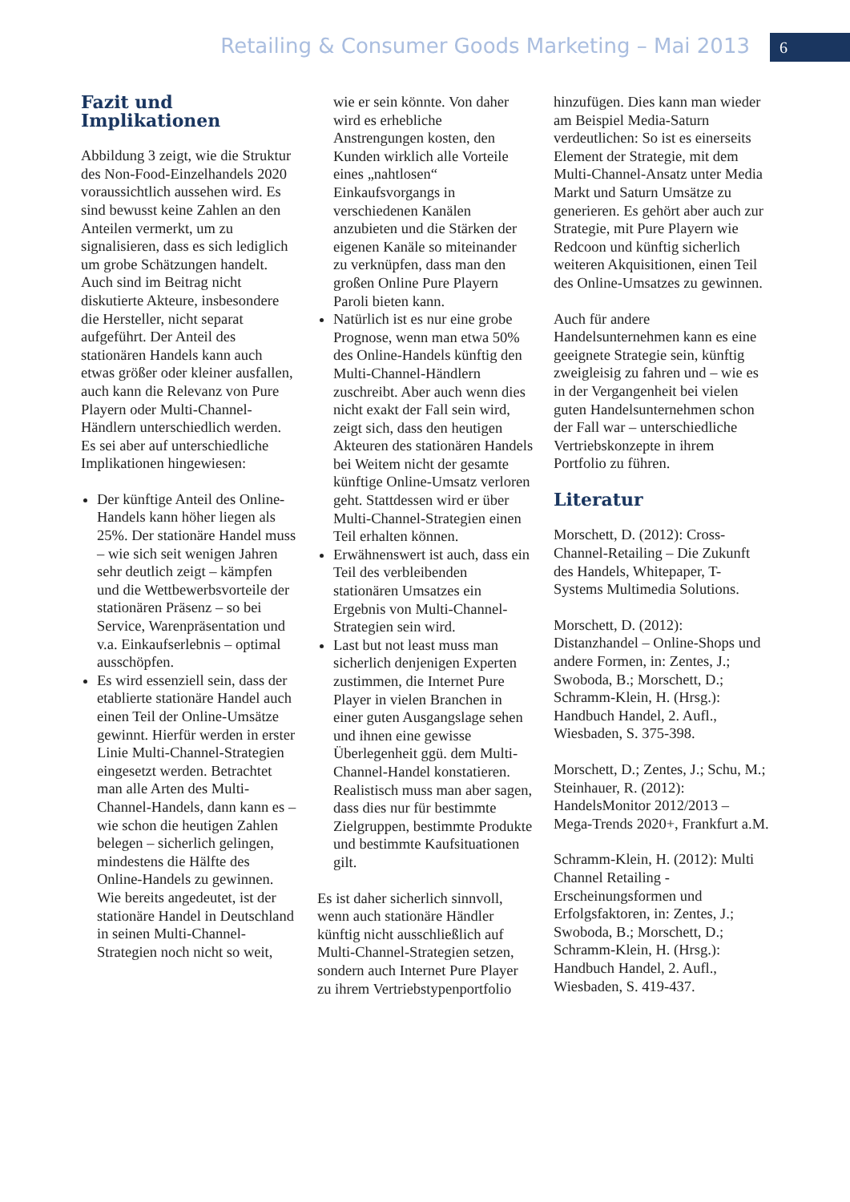Retailing & Consumer Goods Marketing – Mai 2013 6
Fazit und Implikationen
Abbildung 3 zeigt, wie die Struktur des Non-Food-Einzelhandels 2020 voraussichtlich aussehen wird. Es sind bewusst keine Zahlen an den Anteilen vermerkt, um zu signalisieren, dass es sich lediglich um grobe Schätzungen handelt. Auch sind im Beitrag nicht diskutierte Akteure, insbesondere die Hersteller, nicht separat aufgeführt. Der Anteil des stationären Handels kann auch etwas größer oder kleiner ausfallen, auch kann die Relevanz von Pure Playern oder Multi-Channel-Händlern unterschiedlich werden. Es sei aber auf unterschiedliche Implikationen hingewiesen:
Der künftige Anteil des Online-Handels kann höher liegen als 25%. Der stationäre Handel muss – wie sich seit wenigen Jahren sehr deutlich zeigt – kämpfen und die Wettbewerbsvorteile der stationären Präsenz – so bei Service, Warenpräsentation und v.a. Einkaufserlebnis – optimal ausschöpfen.
Es wird essenziell sein, dass der etablierte stationäre Handel auch einen Teil der Online-Umsätze gewinnt. Hierfür werden in erster Linie Multi-Channel-Strategien eingesetzt werden. Betrachtet man alle Arten des Multi-Channel-Handels, dann kann es – wie schon die heutigen Zahlen belegen – sicherlich gelingen, mindestens die Hälfte des Online-Handels zu gewinnen. Wie bereits angedeutet, ist der stationäre Handel in Deutschland in seinen Multi-Channel-Strategien noch nicht so weit,
wie er sein könnte. Von daher wird es erhebliche Anstrengungen kosten, den Kunden wirklich alle Vorteile eines „nahtlosen“ Einkaufsvorgangs in verschiedenen Kanälen anzubieten und die Stärken der eigenen Kanäle so miteinander zu verknüpfen, dass man den großen Online Pure Playern Paroli bieten kann.
Natürlich ist es nur eine grobe Prognose, wenn man etwa 50% des Online-Handels künftig den Multi-Channel-Händlern zuschreibt. Aber auch wenn dies nicht exakt der Fall sein wird, zeigt sich, dass den heutigen Akteuren des stationären Handels bei Weitem nicht der gesamte künftige Online-Umsatz verloren geht. Stattdessen wird er über Multi-Channel-Strategien einen Teil erhalten können.
Erwähnenswert ist auch, dass ein Teil des verbleibenden stationären Umsatzes ein Ergebnis von Multi-Channel-Strategien sein wird.
Last but not least muss man sicherlich denjenigen Experten zustimmen, die Internet Pure Player in vielen Branchen in einer guten Ausgangslage sehen und ihnen eine gewisse Überlegenheit ggü. dem Multi-Channel-Handel konstatieren. Realistisch muss man aber sagen, dass dies nur für bestimmte Zielgruppen, bestimmte Produkte und bestimmte Kaufsituationen gilt.
Es ist daher sicherlich sinnvoll, wenn auch stationäre Händler künftig nicht ausschließlich auf Multi-Channel-Strategien setzen, sondern auch Internet Pure Player zu ihrem Vertriebstypenportfolio
hinzufügen. Dies kann man wieder am Beispiel Media-Saturn verdeutlichen: So ist es einerseits Element der Strategie, mit dem Multi-Channel-Ansatz unter Media Markt und Saturn Umsätze zu generieren. Es gehört aber auch zur Strategie, mit Pure Playern wie Redcoon und künftig sicherlich weiteren Akquisitionen, einen Teil des Online-Umsatzes zu gewinnen.
Auch für andere Handelsunternehmen kann es eine geeignete Strategie sein, künftig zweigleisig zu fahren und – wie es in der Vergangenheit bei vielen guten Handelsunternehmen schon der Fall war – unterschiedliche Vertriebskonzepte in ihrem Portfolio zu führen.
Literatur
Morschett, D. (2012): Cross-Channel-Retailing – Die Zukunft des Handels, Whitepaper, T-Systems Multimedia Solutions.
Morschett, D. (2012): Distanzhandel – Online-Shops und andere Formen, in: Zentes, J.; Swoboda, B.; Morschett, D.; Schramm-Klein, H. (Hrsg.): Handbuch Handel, 2. Aufl., Wiesbaden, S. 375-398.
Morschett, D.; Zentes, J.; Schu, M.; Steinhauer, R. (2012): HandelsMonitor 2012/2013 – Mega-Trends 2020+, Frankfurt a.M.
Schramm-Klein, H. (2012): Multi Channel Retailing - Erscheinungsformen und Erfolgsfaktoren, in: Zentes, J.; Swoboda, B.; Morschett, D.; Schramm-Klein, H. (Hrsg.): Handbuch Handel, 2. Aufl., Wiesbaden, S. 419-437.